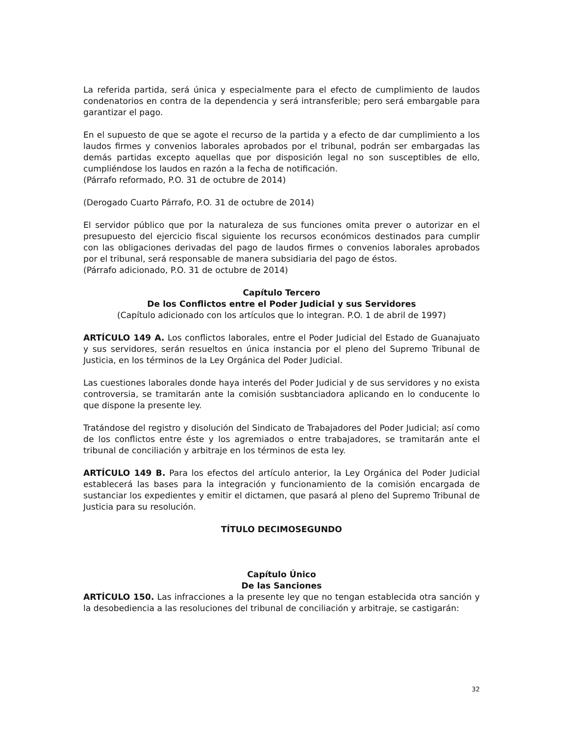La referida partida, será única y especialmente para el efecto de cumplimiento de laudos condenatorios en contra de la dependencia y será intransferible; pero será embargable para garantizar el pago.
En el supuesto de que se agote el recurso de la partida y a efecto de dar cumplimiento a los laudos firmes y convenios laborales aprobados por el tribunal, podrán ser embargadas las demás partidas excepto aquellas que por disposición legal no son susceptibles de ello, cumpliéndose los laudos en razón a la fecha de notificación.
(Párrafo reformado, P.O. 31 de octubre de 2014)
(Derogado Cuarto Párrafo, P.O. 31 de octubre de 2014)
El servidor público que por la naturaleza de sus funciones omita prever o autorizar en el presupuesto del ejercicio fiscal siguiente los recursos económicos destinados para cumplir con las obligaciones derivadas del pago de laudos firmes o convenios laborales aprobados por el tribunal, será responsable de manera subsidiaria del pago de éstos.
(Párrafo adicionado, P.O. 31 de octubre de 2014)
Capítulo Tercero
De los Conflictos entre el Poder Judicial y sus Servidores
(Capítulo adicionado con los artículos que lo integran. P.O. 1 de abril de 1997)
ARTÍCULO 149 A. Los conflictos laborales, entre el Poder Judicial del Estado de Guanajuato y sus servidores, serán resueltos en única instancia por el pleno del Supremo Tribunal de Justicia, en los términos de la Ley Orgánica del Poder Judicial.
Las cuestiones laborales donde haya interés del Poder Judicial y de sus servidores y no exista controversia, se tramitarán ante la comisión susbtanciadora aplicando en lo conducente lo que dispone la presente ley.
Tratándose del registro y disolución del Sindicato de Trabajadores del Poder Judicial; así como de los conflictos entre éste y los agremiados o entre trabajadores, se tramitarán ante el tribunal de conciliación y arbitraje en los términos de esta ley.
ARTÍCULO 149 B. Para los efectos del artículo anterior, la Ley Orgánica del Poder Judicial establecerá las bases para la integración y funcionamiento de la comisión encargada de sustanciar los expedientes y emitir el dictamen, que pasará al pleno del Supremo Tribunal de Justicia para su resolución.
TÍTULO DECIMOSEGUNDO
Capítulo Único
De las Sanciones
ARTÍCULO 150. Las infracciones a la presente ley que no tengan establecida otra sanción y la desobediencia a las resoluciones del tribunal de conciliación y arbitraje, se castigarán:
32